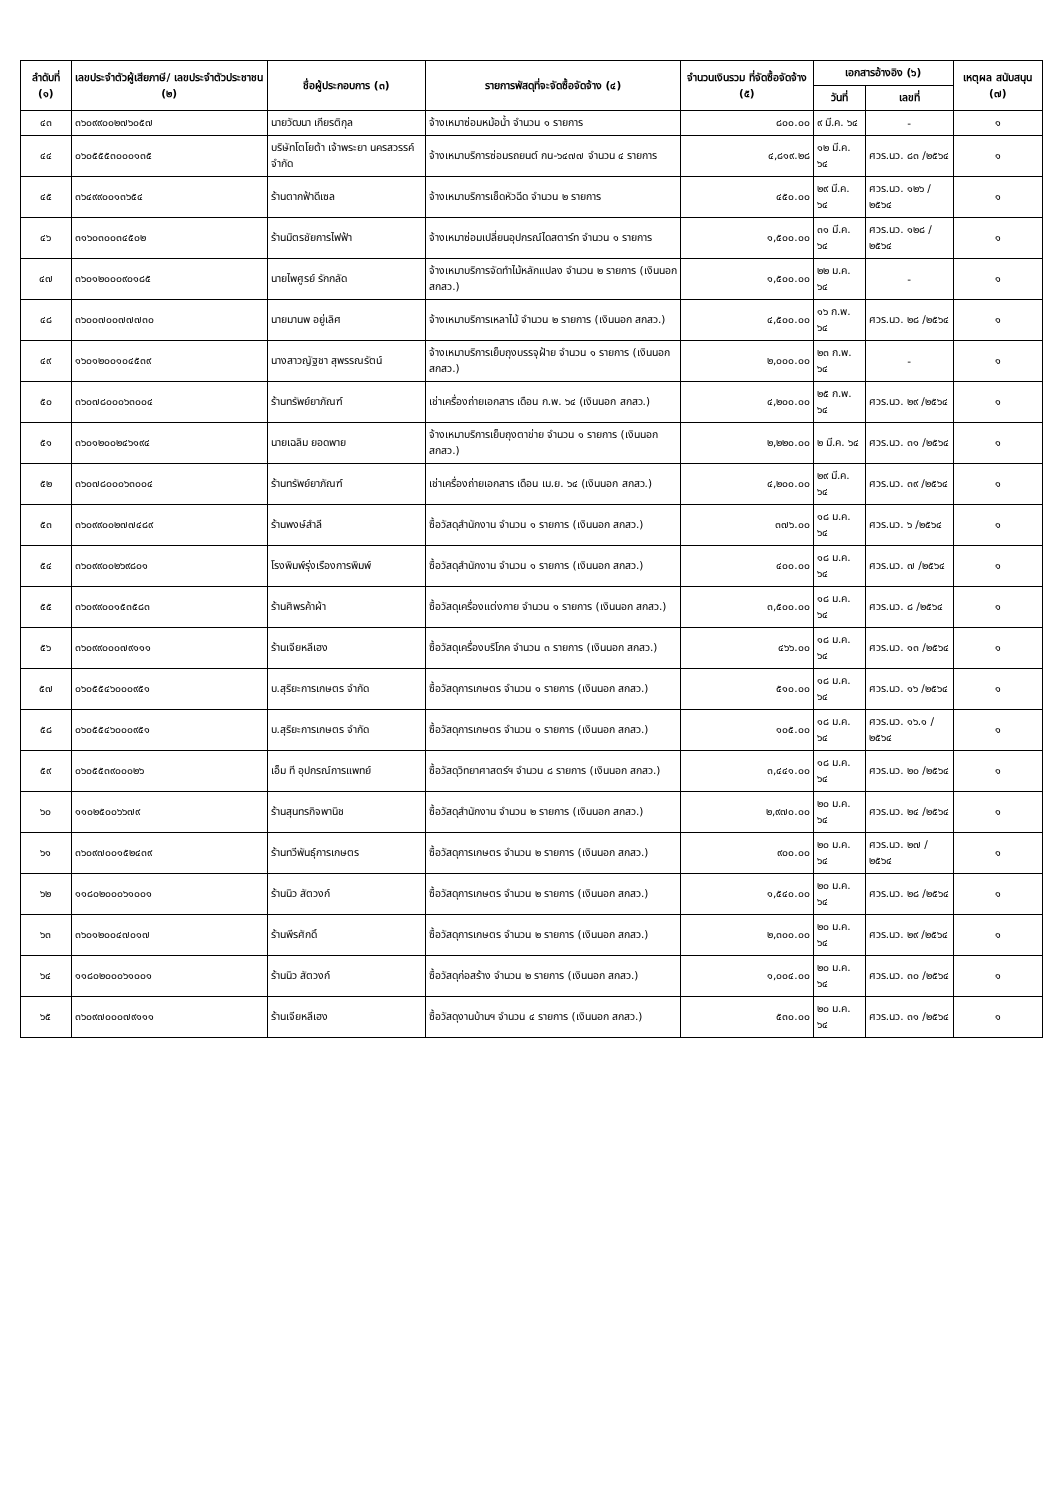| ลำดับที่ (๑) | เลขประจำตัวผู้เสียภาษี/ เลขประจำตัวประชาชน (๒) | ชื่อผู้ประกอบการ (๓) | รายการพัสดุที่จะจัดซื้อจัดจ้าง (๔) | จำนวนเงินรวม ที่จัดซื้อจัดจ้าง (๕) | เอกสารอ้างอิง (๖) | | เหตุผล สนับสนุน (๗) |
| --- | --- | --- | --- | --- | --- | --- | --- |
| | | | | | วันที่ | เลขที่ | |
| ๔๓ | ๓๖๐๙๙๐๐๒๗๖๐๕๗ | นายวัฒนา เกียรติกุล | จ้างเหมาซ่อมหม้อน้ำ จำนวน ๑ รายการ | ๘๐๐.๐๐ | ๙ มี.ค. ๖๔ | - | ๑ |
| ๔๔ | ๐๖๐๕๕๕๓๐๐๐๑๓๕ | บริษัทโตโยต้า เจ้าพระยา นครสวรรค์ จำกัด | จ้างเหมาบริการซ่อมรถยนต์ กน-๖๔๗๗ จำนวน ๔ รายการ | ๔,๘๑๙.๒๘ | ๑๒ มี.ค. ๖๔ | ศวร.นว. ๘๓ /๒๕๖๔ | ๑ |
| ๔๕ | ๓๖๔๙๙๐๐๑๓๖๕๔ | ร้านตากฟ้าดีเซล | จ้างเหมาบริการเช็ดหัวฉีด จำนวน ๒ รายการ | ๔๕๐.๐๐ | ๒๙ มี.ค. ๖๔ | ศวร.นว. ๑๒๖ /๒๕๖๔ | ๑ |
| ๔๖ | ๓๑๖๐๓๐๐๓๔๕๐๒ | ร้านมิตรชัยการไฟฟ้า | จ้างเหมาซ่อมเปลี่ยนอุปกรณ์ไดสตาร์ท จำนวน ๑ รายการ | ๑,๕๐๐.๐๐ | ๓๑ มี.ค. ๖๔ | ศวร.นว. ๑๒๘ /๒๕๖๔ | ๑ |
| ๔๗ | ๓๖๐๑๒๐๐๐๙๐๑๘๕ | นายไพศูรย์ รักกลัด | จ้างเหมาบริการจัดทำไม้หลักแปลง จำนวน ๒ รายการ (เงินนอก สกสว.) | ๑,๕๐๐.๐๐ | ๒๒ ม.ค. ๖๔ | - | ๑ |
| ๔๘ | ๓๖๐๐๗๐๐๗๗๗๓๐ | นายมานพ อยู่เลิศ | จ้างเหมาบริการเหลาไม้ จำนวน ๒ รายการ (เงินนอก สกสว.) | ๔,๕๐๐.๐๐ | ๑๖ ก.พ. ๖๔ | ศวร.นว. ๒๘ /๒๕๖๔ | ๑ |
| ๔๙ | ๑๖๐๑๒๐๐๑๐๔๕๓๙ | นางสาวญัฐชา สุพรรณรัตน์ | จ้างเหมาบริการเย็บถุงบรรจุฝ้าย จำนวน ๑ รายการ (เงินนอก สกสว.) | ๒,๐๐๐.๐๐ | ๒๓ ก.พ. ๖๔ | - | ๑ |
| ๕๐ | ๓๖๐๗๘๐๐๐๖๓๐๐๔ | ร้านทรัพย์ยาภัณฑ์ | เช่าเครื่องถ่ายเอกสาร เดือน ก.พ. ๖๔ (เงินนอก สกสว.) | ๔,๒๐๐.๐๐ | ๒๕ ก.พ. ๖๔ | ศวร.นว. ๒๙ /๒๕๖๔ | ๑ |
| ๕๑ | ๓๖๐๑๒๐๐๒๔๖๑๙๔ | นายเฉลิม ยอดพาย | จ้างเหมาบริการเย็บถุงตาข่าย จำนวน ๑ รายการ (เงินนอก สกสว.) | ๒,๒๒๐.๐๐ | ๒ มี.ค. ๖๔ | ศวร.นว. ๓๑ /๒๕๖๔ | ๑ |
| ๕๒ | ๓๖๐๗๘๐๐๐๖๓๐๐๔ | ร้านทรัพย์ยาภัณฑ์ | เช่าเครื่องถ่ายเอกสาร เดือน เม.ย. ๖๔ (เงินนอก สกสว.) | ๔,๒๐๐.๐๐ | ๒๙ มี.ค. ๖๔ | ศวร.นว. ๓๙ /๒๕๖๔ | ๑ |
| ๕๓ | ๓๖๐๙๙๐๐๒๗๗๔๘๙ | ร้านพงษ์สำลี | ซื้อวัสดุสำนักงาน จำนวน ๑ รายการ (เงินนอก สกสว.) | ๓๗๖.๐๐ | ๑๘ ม.ค. ๖๔ | ศวร.นว. ๖ /๒๕๖๔ | ๑ |
| ๕๔ | ๓๖๐๙๙๐๐๒๖๙๘๐๑ | โรงพิมพ์รุ่งเรืองการพิมพ์ | ซื้อวัสดุสำนักงาน จำนวน ๑ รายการ (เงินนอก สกสว.) | ๔๐๐.๐๐ | ๑๘ ม.ค. ๖๔ | ศวร.นว. ๗ /๒๕๖๔ | ๑ |
| ๕๕ | ๓๖๐๙๙๐๐๑๕๓๕๘๓ | ร้านศิพรค้าผ้า | ซื้อวัสดุเครื่องแต่งกาย จำนวน ๑ รายการ (เงินนอก สกสว.) | ๓,๕๐๐.๐๐ | ๑๘ ม.ค. ๖๔ | ศวร.นว. ๘ /๒๕๖๔ | ๑ |
| ๕๖ | ๓๖๐๙๙๐๐๐๗๙๑๑๑ | ร้านเจียหลีเฮง | ซื้อวัสดุเครื่องบริโภค จำนวน ๓ รายการ (เงินนอก สกสว.) | ๔๖๖.๐๐ | ๑๘ ม.ค. ๖๔ | ศวร.นว. ๑๓ /๒๕๖๔ | ๑ |
| ๕๗ | ๐๖๐๕๕๔๖๐๐๐๙๕๑ | บ.สุริยะการเกษตร จำกัด | ซื้อวัสดุการเกษตร จำนวน ๑ รายการ (เงินนอก สกสว.) | ๕๑๐.๐๐ | ๑๘ ม.ค. ๖๔ | ศวร.นว. ๑๖ /๒๕๖๔ | ๑ |
| ๕๘ | ๐๖๐๕๕๔๖๐๐๐๙๕๑ | บ.สุริยะการเกษตร จำกัด | ซื้อวัสดุการเกษตร จำนวน ๑ รายการ (เงินนอก สกสว.) | ๑๐๕.๐๐ | ๑๘ ม.ค. ๖๔ | ศวร.นว. ๑๖.๑ /๒๕๖๔ | ๑ |
| ๕๙ | ๐๖๐๕๕๓๙๐๐๐๒๖ | เอ็ม ที อุปกรณ์การแพทย์ | ซื้อวัสดุวิทยาศาสตร์ฯ จำนวน ๘ รายการ (เงินนอก สกสว.) | ๓,๔๔๑.๐๐ | ๑๘ ม.ค. ๖๔ | ศวร.นว. ๒๐ /๒๕๖๔ | ๑ |
| ๖๐ | ๑๑๐๒๕๐๐๖๖๗๙ | ร้านสุนทรกิจพานิช | ซื้อวัสดุสำนักงาน จำนวน ๒ รายการ (เงินนอก สกสว.) | ๒,๙๗๐.๐๐ | ๒๐ ม.ค. ๖๔ | ศวร.นว. ๒๔ /๒๕๖๔ | ๑ |
| ๖๑ | ๓๖๐๙๗๐๐๑๕๒๔๓๙ | ร้านทวีพันธุ์การเกษตร | ซื้อวัสดุการเกษตร จำนวน ๒ รายการ (เงินนอก สกสว.) | ๙๐๐.๐๐ | ๒๐ ม.ค. ๖๔ | ศวร.นว. ๒๗ /๒๕๖๔ | ๑ |
| ๖๒ | ๑๑๘๐๒๐๐๐๖๑๐๐๑ | ร้านนิว สัตวงก์ | ซื้อวัสดุการเกษตร จำนวน ๒ รายการ (เงินนอก สกสว.) | ๑,๕๔๐.๐๐ | ๒๐ ม.ค. ๖๔ | ศวร.นว. ๒๘ /๒๕๖๔ | ๑ |
| ๖๓ | ๓๖๐๑๒๐๐๔๗๐๑๗ | ร้านพีรศักดิ์ | ซื้อวัสดุการเกษตร จำนวน ๒ รายการ (เงินนอก สกสว.) | ๒,๓๐๐.๐๐ | ๒๐ ม.ค. ๖๔ | ศวร.นว. ๒๙ /๒๕๖๔ | ๑ |
| ๖๔ | ๑๑๘๐๒๐๐๐๖๑๐๐๑ | ร้านนิว สัตวงก์ | ซื้อวัสดุก่อสร้าง จำนวน ๒ รายการ (เงินนอก สกสว.) | ๑,๐๐๔.๐๐ | ๒๐ ม.ค. ๖๔ | ศวร.นว. ๓๐ /๒๕๖๔ | ๑ |
| ๖๕ | ๓๖๐๙๗๐๐๐๗๙๑๑๑ | ร้านเจียหลีเฮง | ซื้อวัสดุงานบ้านฯ จำนวน ๔ รายการ (เงินนอก สกสว.) | ๕๓๐.๐๐ | ๒๐ ม.ค. ๖๔ | ศวร.นว. ๓๑ /๒๕๖๔ | ๑ |